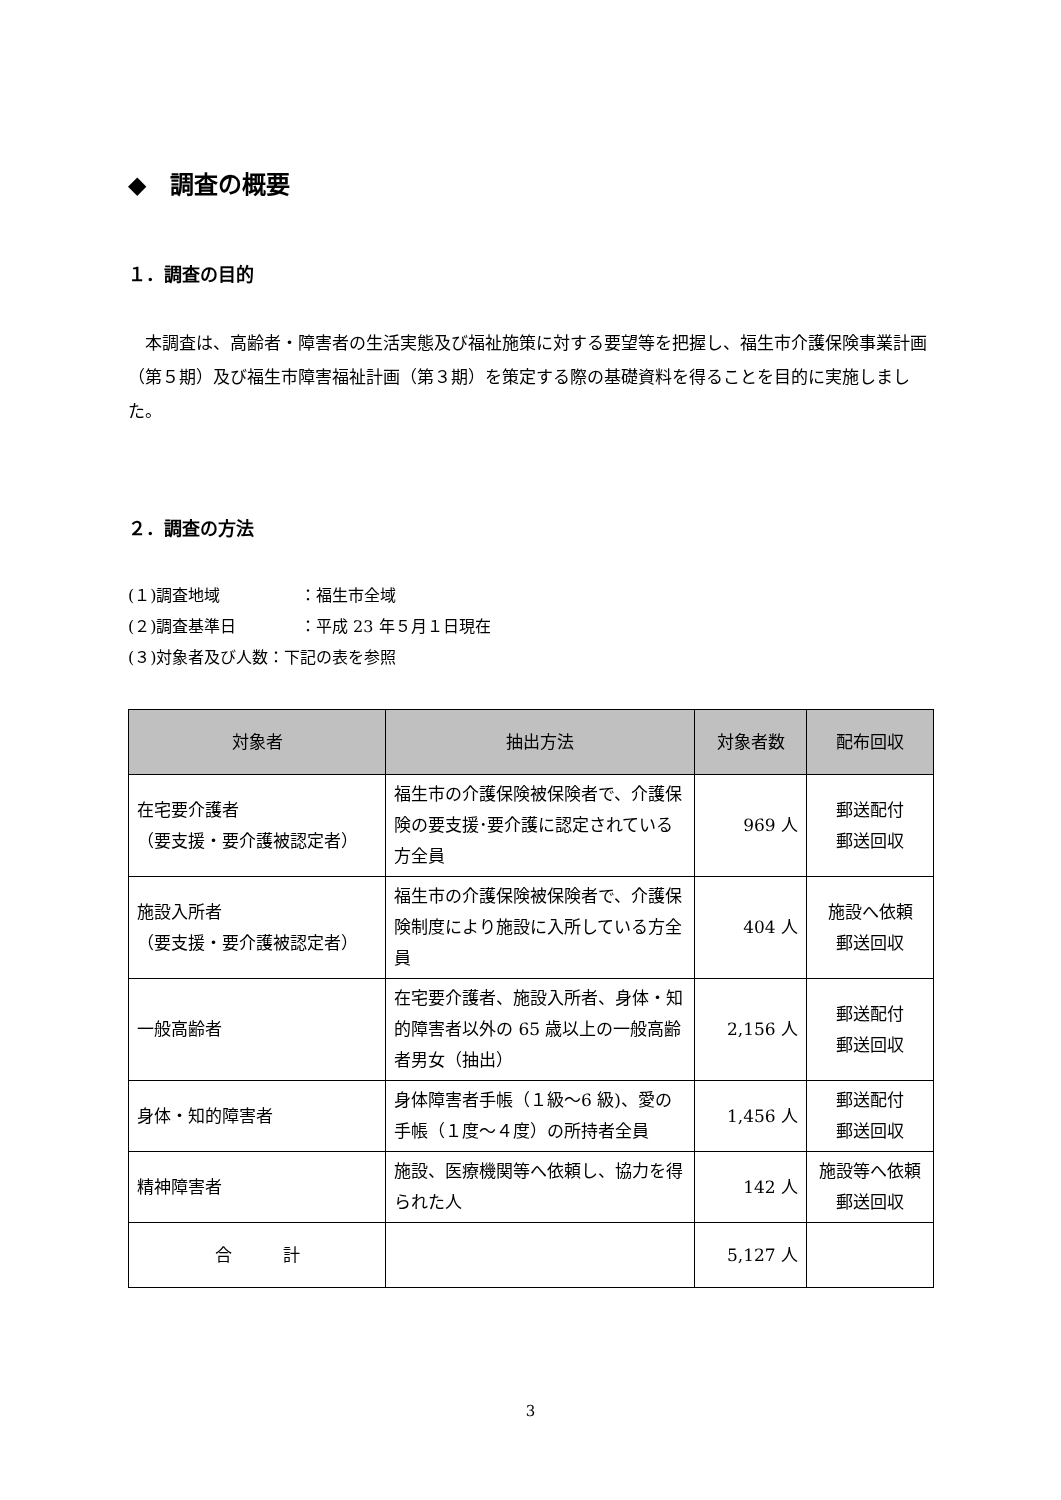◆　調査の概要
１．調査の目的
本調査は、高齢者・障害者の生活実態及び福祉施策に対する要望等を把握し、福生市介護保険事業計画（第５期）及び福生市障害福祉計画（第３期）を策定する際の基礎資料を得ることを目的に実施しました。
２．調査の方法
(１)調査地域 ：福生市全域
(２)調査基準日 ：平成 23 年５月１日現在
(３)対象者及び人数：下記の表を参照
| 対象者 | 抽出方法 | 対象者数 | 配布回収 |
| --- | --- | --- | --- |
| 在宅要介護者 （要支援・要介護被認定者） | 福生市の介護保険被保険者で、介護保険の要支援･要介護に認定されている方全員 | 969 人 | 郵送配付 郵送回収 |
| 施設入所者 （要支援・要介護被認定者） | 福生市の介護保険被保険者で、介護保険制度により施設に入所している方全員 | 404 人 | 施設へ依頼 郵送回収 |
| 一般高齢者 | 在宅要介護者、施設入所者、身体・知的障害者以外の 65 歳以上の一般高齢者男女（抽出） | 2,156 人 | 郵送配付 郵送回収 |
| 身体・知的障害者 | 身体障害者手帳（１級～6 級)、愛の手帳（１度～４度）の所持者全員 | 1,456 人 | 郵送配付 郵送回収 |
| 精神障害者 | 施設、医療機関等へ依頼し、協力を得られた人 | 142 人 | 施設等へ依頼 郵送回収 |
| 合 計 | | 5,127 人 | |
3